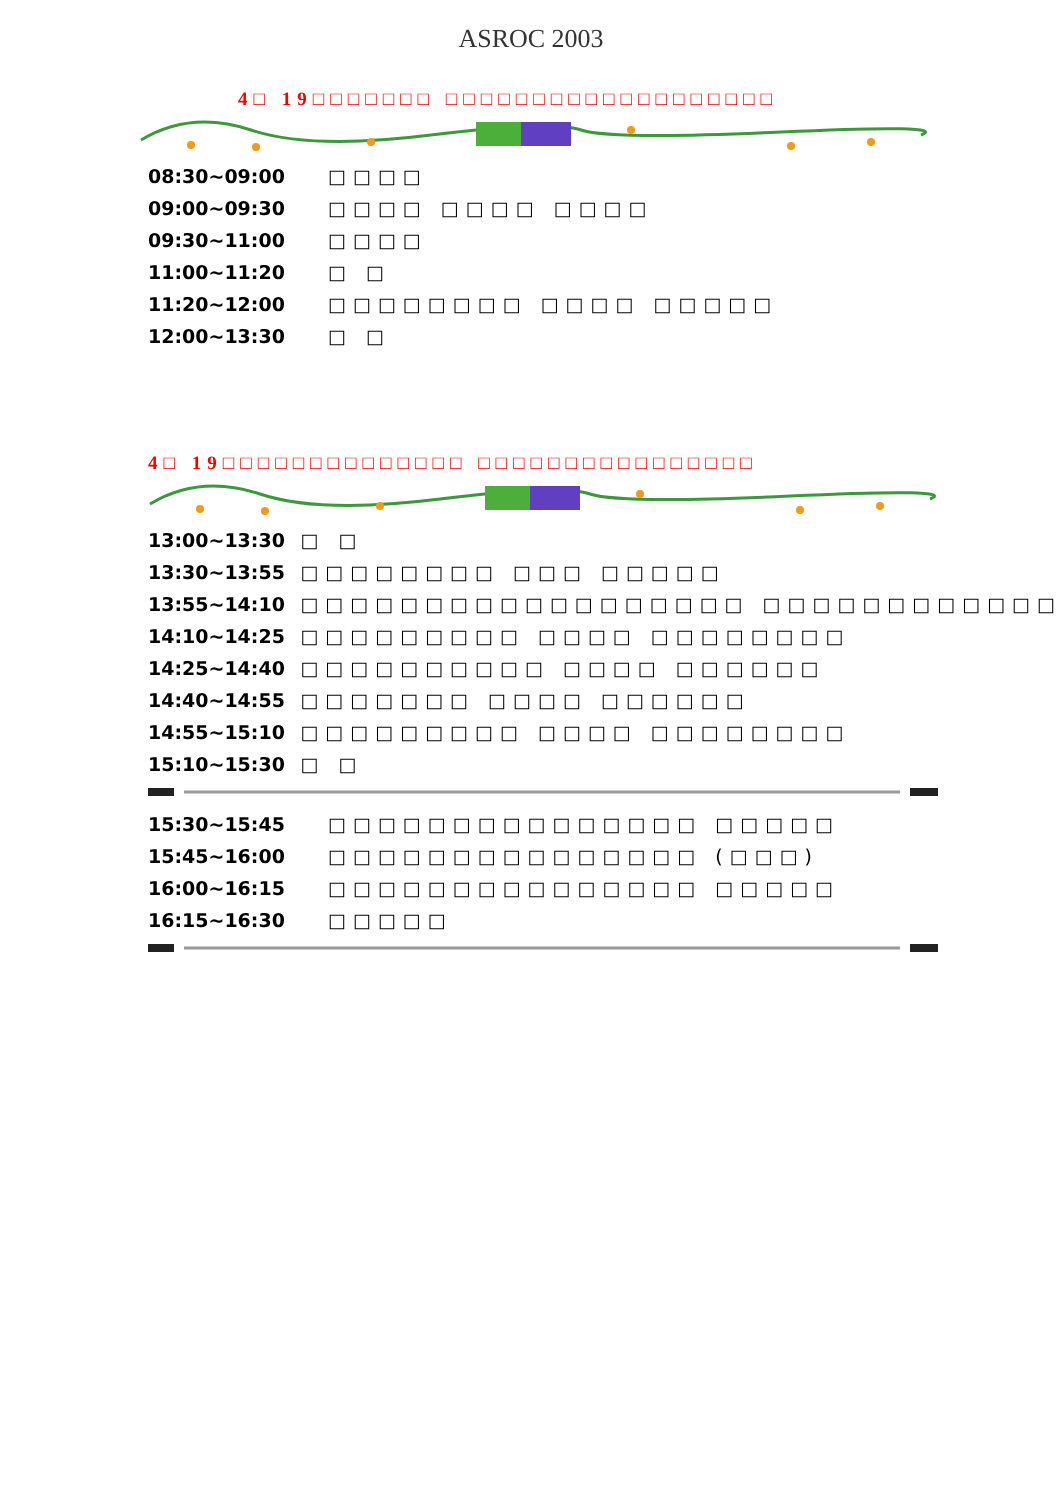ASROC 2003
4□ 19□□□□□□□ □□□□□□□□□□□□□□□□□□□
| 08:30~09:00 | □□□□ |
| 09:00~09:30 | □□□□ □□□□ □□□□ |
| 09:30~11:00 | □□□□ |
| 11:00~11:20 | □ □ |
| 11:20~12:00 | □□□□□□□□ □□□□ □□□□□ |
| 12:00~13:30 | □ □ |
4□ 19□□□□□□□□□□□□□□ □□□□□□□□□□□□□□□□
| 13:00~13:30 | □ □ |
| 13:30~13:55 | □□□□□□□□ □□□ □□□□□ |
| 13:55~14:10 | □□□□□□□□□□□□□□□□□□ □□□□□□□□□□□□ |
| 14:10~14:25 | □□□□□□□□□ □□□□ □□□□□□□□ |
| 14:25~14:40 | □□□□□□□□□□ □□□□ □□□□□□ |
| 14:40~14:55 | □□□□□□□ □□□□ □□□□□□ |
| 14:55~15:10 | □□□□□□□□□ □□□□ □□□□□□□□ |
| 15:10~15:30 | □ □ |
| 15:30~15:45 | □□□□□□□□□□□□□□□ □□□□□ |
| 15:45~16:00 | □□□□□□□□□□□□□□□ (□□□) |
| 16:00~16:15 | □□□□□□□□□□□□□□□ □□□□□ |
| 16:15~16:30 | □□□□□ |